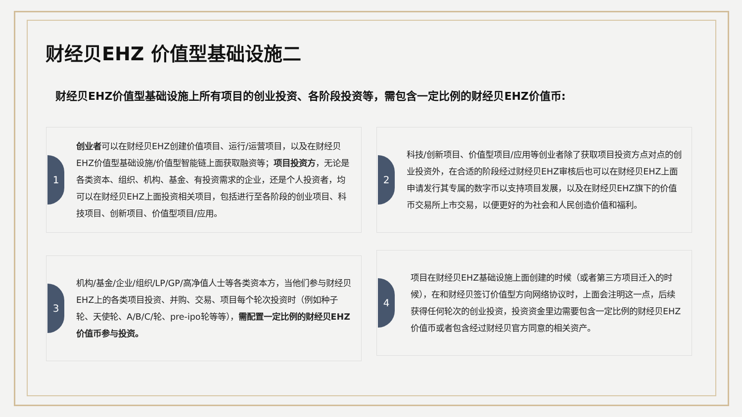财经贝EHZ 价值型基础设施二
财经贝EHZ价值型基础设施上所有项目的创业投资、各阶段投资等，需包含一定比例的财经贝EHZ价值币:
1
创业者可以在财经贝EHZ创建价值项目、运行/运营项目，以及在财经贝EHZ价值型基础设施/价值型智能链上面获取融资等；项目投资方，无论是各类资本、组织、机构、基金、有投资需求的企业，还是个人投资者，均可以在财经贝EHZ上面投资相关项目，包括进行至各阶段的创业项目、科技项目、创新项目、价值型项目/应用。
2
科技/创新项目、价值型项目/应用等创业者除了获取项目投资方点对点的创业投资外，在合适的阶段经过财经贝EHZ审核后也可以在财经贝EHZ上面申请发行其专属的数字币以支持项目发展，以及在财经贝EHZ旗下的价值币交易所上市交易，以便更好的为社会和人民创造价值和福利。
3
机构/基金/企业/组织/LP/GP/高净值人士等各类资本方，当他们参与财经贝EHZ上的各类项目投资、并购、交易、项目每个轮次投资时（例如种子轮、天使轮、A/B/C/轮、pre-ipo轮等等），需配置一定比例的财经贝EHZ价值币参与投资。
4
项目在财经贝EHZ基础设施上面创建的时候（或者第三方项目迁入的时候），在和财经贝签订价值型方向网络协议时，上面会注明这一点，后续获得任何轮次的创业投资，投资资金里边需要包含一定比例的财经贝EHZ价值币或者包含经过财经贝官方同意的相关资产。